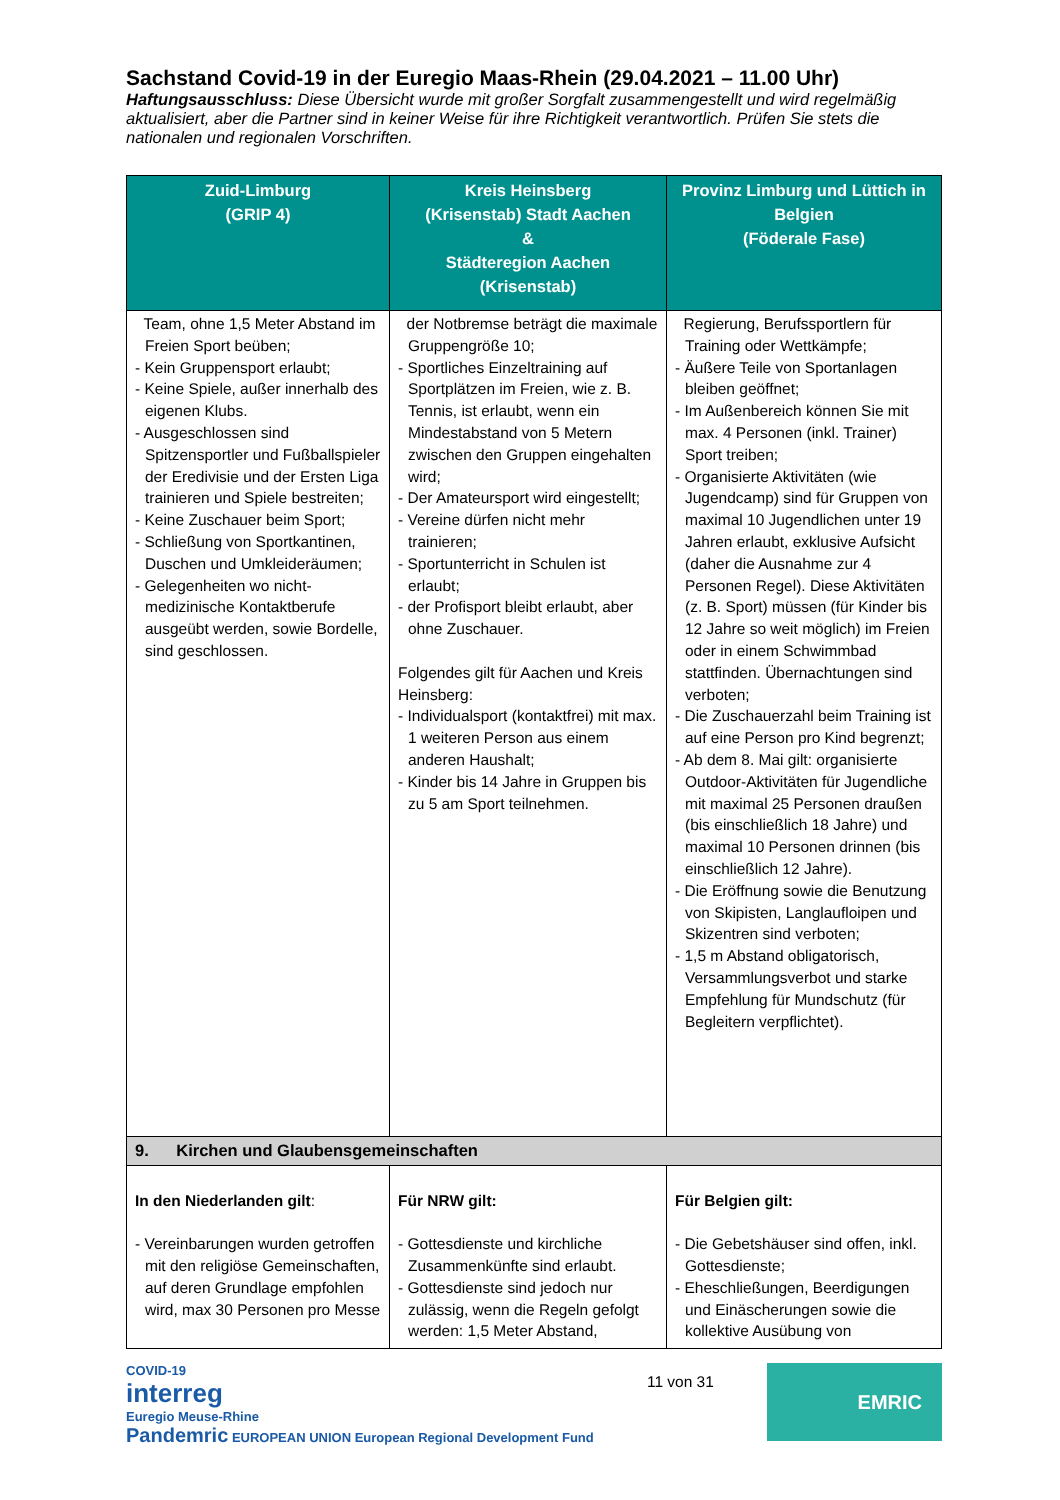Sachstand Covid-19 in der Euregio Maas-Rhein (29.04.2021 – 11.00 Uhr)
Haftungsausschluss: Diese Übersicht wurde mit großer Sorgfalt zusammengestellt und wird regelmäßig aktualisiert, aber die Partner sind in keiner Weise für ihre Richtigkeit verantwortlich. Prüfen Sie stets die nationalen und regionalen Vorschriften.
| Zuid-Limburg (GRIP 4) | Kreis Heinsberg (Krisenstab) Stadt Aachen & Städteregion Aachen (Krisenstab) | Provinz Limburg und Lüttich in Belgien (Föderale Fase) |
| --- | --- | --- |
| Team, ohne 1,5 Meter Abstand im Freien Sport beüben; - Kein Gruppensport erlaubt; - Keine Spiele, außer innerhalb des eigenen Klubs. - Ausgeschlossen sind Spitzensportler und Fußballspieler der Eredivisie und der Ersten Liga trainieren und Spiele bestreiten; - Keine Zuschauer beim Sport; - Schließung von Sportkantinen, Duschen und Umkleideräumen; - Gelegenheiten wo nicht-medizinische Kontaktberufe ausgeübt werden, sowie Bordelle, sind geschlossen. | der Notbremse beträgt die maximale Gruppengröße 10; - Sportliches Einzeltraining auf Sportplätzen im Freien, wie z. B. Tennis, ist erlaubt, wenn ein Mindestabstand von 5 Metern zwischen den Gruppen eingehalten wird; - Der Amateursport wird eingestellt; - Vereine dürfen nicht mehr trainieren; - Sportunterricht in Schulen ist erlaubt; - der Profisport bleibt erlaubt, aber ohne Zuschauer. Folgendes gilt für Aachen und Kreis Heinsberg: - Individualsport (kontaktfrei) mit max. 1 weiteren Person aus einem anderen Haushalt; - Kinder bis 14 Jahre in Gruppen bis zu 5 am Sport teilnehmen. | Regierung, Berufssportlern für Training oder Wettkämpfe; - Äußere Teile von Sportanlagen bleiben geöffnet; - Im Außenbereich können Sie mit max. 4 Personen (inkl. Trainer) Sport treiben; - Organisierte Aktivitäten (wie Jugendcamp) sind für Gruppen von maximal 10 Jugendlichen unter 19 Jahren erlaubt, exklusive Aufsicht (daher die Ausnahme zur 4 Personen Regel). Diese Aktivitäten (z. B. Sport) müssen (für Kinder bis 12 Jahre so weit möglich) im Freien oder in einem Schwimmbad stattfinden. Übernachtungen sind verboten; - Die Zuschauerzahl beim Training ist auf eine Person pro Kind begrenzt; - Ab dem 8. Mai gilt: organisierte Outdoor-Aktivitäten für Jugendliche mit maximal 25 Personen draußen (bis einschließlich 18 Jahre) und maximal 10 Personen drinnen (bis einschließlich 12 Jahre). - Die Eröffnung sowie die Benutzung von Skipisten, Langlaufloipen und Skizentren sind verboten; - 1,5 m Abstand obligatorisch, Versammlungsverbot und starke Empfehlung für Mundschutz (für Begleitern verpflichtet). |
| 9. Kirchen und Glaubensgemeinschaften | | |
| In den Niederlanden gilt : - Vereinbarungen wurden getroffen mit den religiöse Gemeinschaften, auf deren Grundlage empfohlen wird, max 30 Personen pro Messe | Für NRW gilt: - Gottesdienste und kirchliche Zusammenkünfte sind erlaubt. - Gottesdienste sind jedoch nur zulässig, wenn die Regeln gefolgt werden: 1,5 Meter Abstand, | Für Belgien gilt: - Die Gebetshäuser sind offen, inkl. Gottesdienste; - Eheschließungen, Beerdigungen und Einäscherungen sowie die kollektive Ausübung von |
COVID-19
interreg
Euregio Meuse-Rhine
Pandemric EUROPEAN UNION European Regional Development Fund
11 von 31
EMRIC